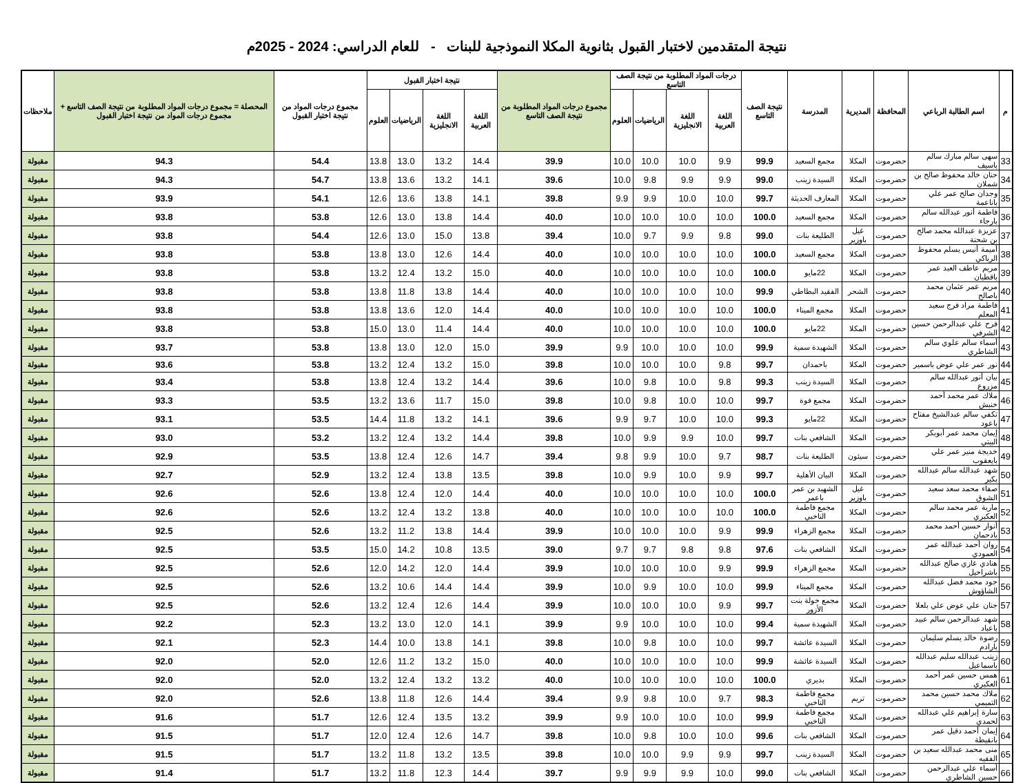نتيجة المتقدمين لاختبار القبول بثانوية المكلا النموذجية للبنات - للعام الدراسي: 2024 - 2025م
| م | اسم الطالبة الرباعي | المحافظة | المديرية | المدرسة | نتيجة الصف التاسع | درجات المواد المطلوبة من نتيجة الصف التاسع | | | | مجموع درجات المواد المطلوبة من نتيجة الصف التاسع | نتيجة اختبار القبول | | | | مجموع درجات المواد من نتيجة اختبار القبول | المحصلة = مجموع درجات المواد المطلوبة من نتيجة الصف التاسع + مجموع درجات المواد من نتيجة اختبار القبول | ملاحظات |
| --- | --- | --- | --- | --- | --- | --- | --- | --- | --- | --- | --- | --- | --- | --- | --- | --- | --- |
| | | | | | | اللغة العربية | اللغة الانجليزية | الرياضيات | العلوم | | اللغة العربية | اللغة الانجليزية | الرياضيات | العلوم | | | |
| 33 | سهى سالم مبارك سالم باسيف | حضرموت | المكلا | مجمع السعيد | 99.9 | 9.9 | 10.0 | 10.0 | 10.0 | 39.9 | 14.4 | 13.2 | 13.0 | 13.8 | 54.4 | 94.3 | مقبولة |
| 34 | حنان خالد محفوظ صالح بن شملان | حضرموت | المكلا | السيدة زينب | 99.0 | 9.9 | 9.9 | 9.8 | 10.0 | 39.6 | 14.1 | 13.2 | 13.6 | 13.8 | 54.7 | 94.3 | مقبولة |
| 35 | وجدان صالح عمر علي باناعمة | حضرموت | المكلا | المعارف الحديثة | 99.7 | 10.0 | 10.0 | 9.9 | 9.9 | 39.8 | 14.1 | 13.8 | 13.6 | 12.6 | 54.1 | 93.9 | مقبولة |
| 36 | فاطمة أنور عبدالله سالم بارجاء | حضرموت | المكلا | مجمع السعيد | 100.0 | 10.0 | 10.0 | 10.0 | 10.0 | 40.0 | 14.4 | 13.8 | 13.0 | 12.6 | 53.8 | 93.8 | مقبولة |
| 37 | عزيزة عبدالله محمد صالح بن شحنة | حضرموت | غيل باوزير | الطليعة بنات | 99.0 | 9.8 | 9.9 | 9.7 | 10.0 | 39.4 | 13.8 | 15.0 | 13.0 | 12.6 | 54.4 | 93.8 | مقبولة |
| 38 | أميمة أنيس يسلم محفوظ الرباكي | حضرموت | المكلا | مجمع السعيد | 100.0 | 10.0 | 10.0 | 10.0 | 10.0 | 40.0 | 14.4 | 12.6 | 13.0 | 13.8 | 53.8 | 93.8 | مقبولة |
| 39 | مريم عاطف العبد عمر باقطيان | حضرموت | المكلا | 22مايو | 100.0 | 10.0 | 10.0 | 10.0 | 10.0 | 40.0 | 15.0 | 13.2 | 12.4 | 13.2 | 53.8 | 93.8 | مقبولة |
| 40 | مريم عمر عثمان محمد باصالح | حضرموت | الشحر | الفقيد البطاطي | 99.9 | 10.0 | 10.0 | 10.0 | 10.0 | 40.0 | 14.4 | 13.8 | 11.8 | 13.8 | 53.8 | 93.8 | مقبولة |
| 41 | فاطمة مراد فرج سعيد المعلم | حضرموت | المكلا | مجمع الميناء | 100.0 | 10.0 | 10.0 | 10.0 | 10.0 | 40.0 | 14.4 | 12.0 | 13.6 | 13.8 | 53.8 | 93.8 | مقبولة |
| 42 | فرح علي عبدالرحمن حسين الشرفي | حضرموت | المكلا | 22مايو | 100.0 | 10.0 | 10.0 | 10.0 | 10.0 | 40.0 | 14.4 | 11.4 | 13.0 | 15.0 | 53.8 | 93.8 | مقبولة |
| 43 | أسماء سالم علوي سالم الشاطري | حضرموت | المكلا | الشهيدة سمية | 99.9 | 10.0 | 10.0 | 10.0 | 9.9 | 39.9 | 15.0 | 12.0 | 13.0 | 13.8 | 53.8 | 93.7 | مقبولة |
| 44 | نور عمر علي عوض باسمير | حضرموت | المكلا | باحمدان | 99.7 | 9.8 | 10.0 | 10.0 | 10.0 | 39.8 | 15.0 | 13.2 | 12.4 | 13.2 | 53.8 | 93.6 | مقبولة |
| 45 | بيان أنور عبدالله سالم مزروع | حضرموت | المكلا | السيدة زينب | 99.3 | 9.8 | 10.0 | 9.8 | 10.0 | 39.6 | 14.4 | 13.2 | 12.4 | 13.8 | 53.8 | 93.4 | مقبولة |
| 46 | ملاك عمر محمد أحمد خنبش | حضرموت | المكلا | مجمع فوة | 99.7 | 10.0 | 10.0 | 9.8 | 10.0 | 39.8 | 15.0 | 11.7 | 13.6 | 13.2 | 53.5 | 93.3 | مقبولة |
| 47 | تكفي سالم عبدالشيخ مفتاح باعود | حضرموت | المكلا | 22مايو | 99.3 | 10.0 | 10.0 | 9.7 | 9.9 | 39.6 | 14.1 | 13.2 | 11.8 | 14.4 | 53.5 | 93.1 | مقبولة |
| 48 | إيمان محمد عمر أبوبكر البيتي | حضرموت | المكلا | الشافعي بنات | 99.7 | 10.0 | 9.9 | 9.9 | 10.0 | 39.8 | 14.4 | 13.2 | 12.4 | 13.2 | 53.2 | 93.0 | مقبولة |
| 49 | خديجة منير عمر علي بايعقوب | حضرموت | سيئون | الطليعة بنات | 98.7 | 9.7 | 10.0 | 9.9 | 9.8 | 39.4 | 14.7 | 12.6 | 12.4 | 13.8 | 53.5 | 92.9 | مقبولة |
| 50 | شهد عبدالله سالم عبدالله بكير | حضرموت | المكلا | البيان الأهلية | 99.7 | 9.9 | 10.0 | 9.9 | 10.0 | 39.8 | 13.5 | 13.8 | 12.4 | 13.2 | 52.9 | 92.7 | مقبولة |
| 51 | صفاء محمد سعد سعيد الشوق | حضرموت | غيل باوزير | الشهيد بن عمر باعمر | 100.0 | 10.0 | 10.0 | 10.0 | 10.0 | 40.0 | 14.4 | 12.0 | 12.4 | 13.8 | 52.6 | 92.6 | مقبولة |
| 52 | مارية عمر محمد سالم العكبري | حضرموت | المكلا | مجمع فاطمة الناخبي | 100.0 | 10.0 | 10.0 | 10.0 | 10.0 | 40.0 | 13.8 | 13.2 | 12.4 | 13.2 | 52.6 | 92.6 | مقبولة |
| 53 | أنوار حسين أحمد محمد بادحمان | حضرموت | المكلا | مجمع الزهراء | 99.9 | 9.9 | 10.0 | 10.0 | 10.0 | 39.9 | 14.4 | 13.8 | 11.2 | 13.2 | 52.6 | 92.5 | مقبولة |
| 54 | روان أحمد عبدالله عمر العمودي | حضرموت | المكلا | الشافعي بنات | 97.6 | 9.8 | 9.8 | 9.7 | 9.7 | 39.0 | 13.5 | 10.8 | 14.2 | 15.0 | 53.5 | 92.5 | مقبولة |
| 55 | هنادي غازي صالح عبدالله باشراحيل | حضرموت | المكلا | مجمع الزهراء | 99.9 | 9.9 | 10.0 | 10.0 | 10.0 | 39.9 | 14.4 | 12.0 | 14.2 | 12.0 | 52.6 | 92.5 | مقبولة |
| 56 | جود محمد فضل عبدالله الشاؤوش | حضرموت | المكلا | مجمع الميناء | 99.9 | 10.0 | 10.0 | 9.9 | 10.0 | 39.9 | 14.4 | 14.4 | 10.6 | 13.2 | 52.6 | 92.5 | مقبولة |
| 57 | جنان علي عوض علي بلعلا | حضرموت | المكلا | مجمع خولة بنت الأزور | 99.7 | 9.9 | 10.0 | 10.0 | 10.0 | 39.9 | 14.4 | 12.6 | 12.4 | 13.2 | 52.6 | 92.5 | مقبولة |
| 58 | شهد عبدالرحمن سالم عبيد باعباد | حضرموت | المكلا | الشهيدة سمية | 99.4 | 10.0 | 10.0 | 10.0 | 9.9 | 39.9 | 14.1 | 12.0 | 13.0 | 13.2 | 52.3 | 92.2 | مقبولة |
| 59 | رضوة خالد يسلم سليمان بارادم | حضرموت | المكلا | السيدة عائشة | 99.7 | 10.0 | 10.0 | 9.8 | 10.0 | 39.8 | 14.1 | 13.8 | 10.0 | 14.4 | 52.3 | 92.1 | مقبولة |
| 60 | زينب عبدالله سليم عبدالله باسماعيل | حضرموت | المكلا | السيدة عائشة | 99.9 | 10.0 | 10.0 | 10.0 | 10.0 | 40.0 | 15.0 | 13.2 | 11.2 | 12.6 | 52.0 | 92.0 | مقبولة |
| 61 | همس حسين عمر أحمد العكبري | حضرموت | المكلا | بديري | 100.0 | 10.0 | 10.0 | 10.0 | 10.0 | 40.0 | 13.2 | 13.2 | 12.4 | 13.2 | 52.0 | 92.0 | مقبولة |
| 62 | ملاك محمد حسين محمد التميمي | حضرموت | تريم | مجمع فاطمة الناخبي | 98.3 | 9.7 | 10.0 | 9.8 | 9.9 | 39.4 | 14.4 | 12.6 | 11.8 | 13.8 | 52.6 | 92.0 | مقبولة |
| 63 | سارة إبراهيم علي عبدالله لحمدي | حضرموت | المكلا | مجمع فاطمة الناخبي | 99.9 | 10.0 | 10.0 | 10.0 | 9.9 | 39.9 | 13.2 | 13.5 | 12.4 | 12.6 | 51.7 | 91.6 | مقبولة |
| 64 | إيمان أحمد دقيل عمر بانقيطة | حضرموت | المكلا | الشافعي بنات | 99.6 | 10.0 | 10.0 | 9.8 | 10.0 | 39.8 | 14.7 | 12.6 | 12.4 | 12.0 | 51.7 | 91.5 | مقبولة |
| 65 | منى محمد عبدالله سعيد بن الفقيه | حضرموت | المكلا | السيدة زينب | 99.7 | 9.9 | 9.9 | 10.0 | 10.0 | 39.8 | 13.5 | 13.2 | 11.8 | 13.2 | 51.7 | 91.5 | مقبولة |
| 66 | أسماء علي عبدالرحمن حسين الشاطري | حضرموت | المكلا | الشافعي بنات | 99.0 | 10.0 | 9.9 | 9.9 | 9.9 | 39.7 | 14.4 | 12.3 | 11.8 | 13.2 | 51.7 | 91.4 | مقبولة |